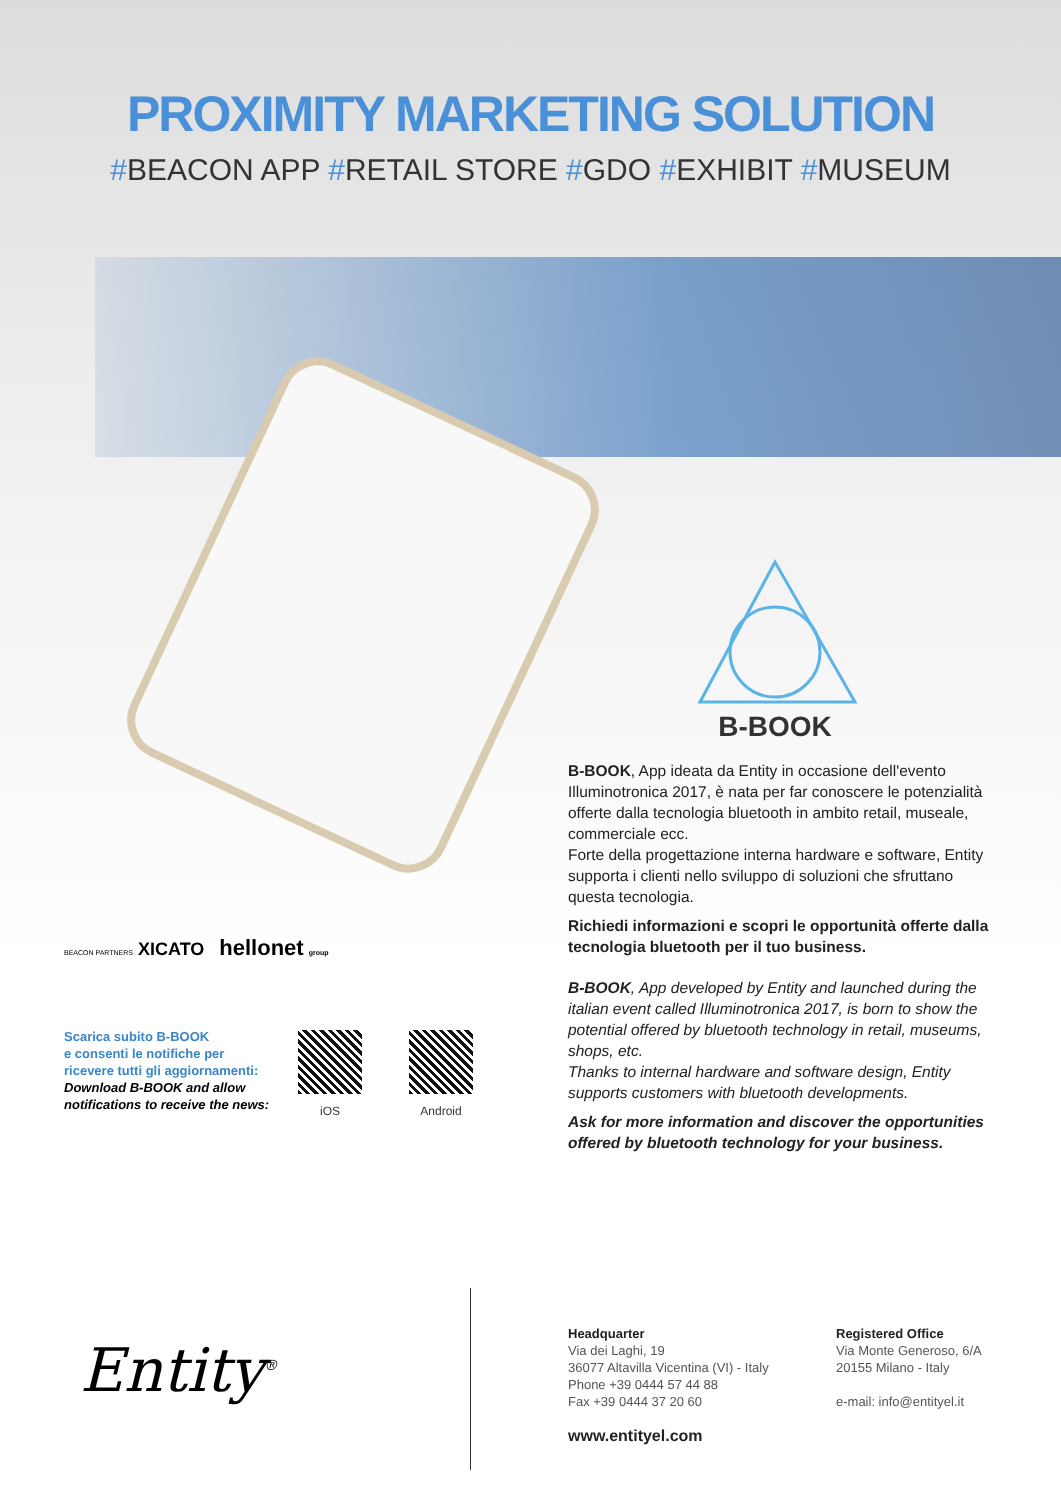PROXIMITY MARKETING SOLUTION
#BEACON APP #RETAIL STORE #GDO #EXHIBIT #MUSEUM
B-BOOK
B-BOOK, App ideata da Entity in occasione dell'evento Illuminotronica 2017, è nata per far conoscere le potenzialità offerte dalla tecnologia bluetooth in ambito retail, museale, commerciale ecc.
Forte della progettazione interna hardware e software, Entity supporta i clienti nello sviluppo di soluzioni che sfruttano questa tecnologia.
Richiedi informazioni e scopri le opportunità offerte dalla tecnologia bluetooth per il tuo business.
B-BOOK, App developed by Entity and launched during the italian event called Illuminotronica 2017, is born to show the potential offered by bluetooth technology in retail, museums, shops, etc.
Thanks to internal hardware and software design, Entity supports customers with bluetooth developments.
Ask for more information and discover the opportunities offered by bluetooth technology for your business.
BEACON PARTNERS XICATO hellonet group
Scarica subito B-BOOK
e consenti le notifiche per
ricevere tutti gli aggiornamenti:
Download B-BOOK and allow
notifications to receive the news:
iOS Android
Entity<sup>®</sup>
Headquarter
Via dei Laghi, 19
36077 Altavilla Vicentina (VI) - Italy
Phone +39 0444 57 44 88
Fax +39 0444 37 20 60
www.entityel.com
Registered Office
Via Monte Generoso, 6/A
20155 Milano - Italy
e-mail: info@entityel.it